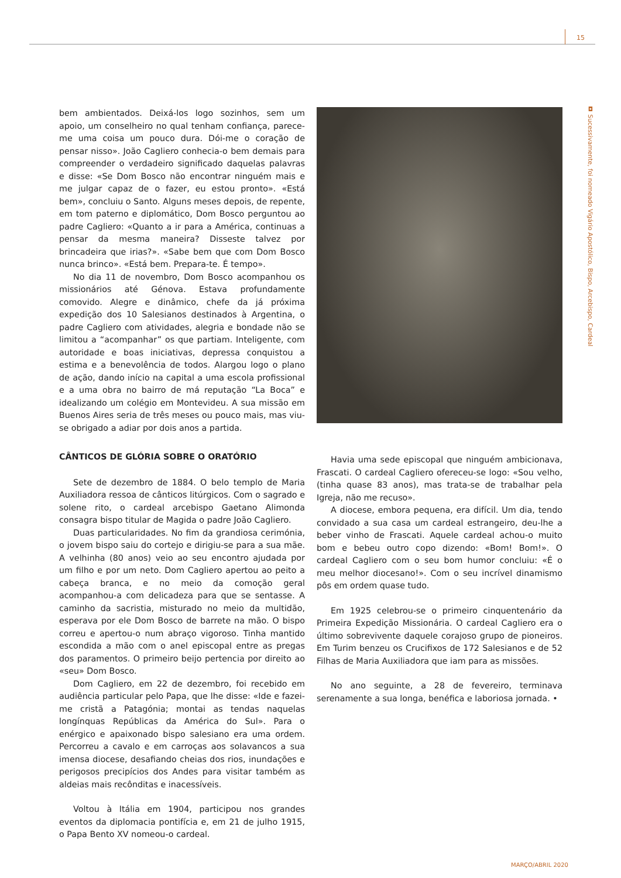15
◘ Sucessivamente, foi nomeado Vigário Apostólico, Bispo, Arcebispo, Cardeal
bem ambientados. Deixá-los logo sozinhos, sem um apoio, um conselheiro no qual tenham confiança, parece-me uma coisa um pouco dura. Dói-me o coração de pensar nisso». João Cagliero conhecia-o bem demais para compreender o verdadeiro significado daquelas palavras e disse: «Se Dom Bosco não encontrar ninguém mais e me julgar capaz de o fazer, eu estou pronto». «Está bem», concluiu o Santo. Alguns meses depois, de repente, em tom paterno e diplomático, Dom Bosco perguntou ao padre Cagliero: «Quanto a ir para a América, continuas a pensar da mesma maneira? Disseste talvez por brincadeira que irias?». «Sabe bem que com Dom Bosco nunca brinco». «Está bem. Prepara-te. É tempo».
No dia 11 de novembro, Dom Bosco acompanhou os missionários até Génova. Estava profundamente comovido. Alegre e dinâmico, chefe da já próxima expedição dos 10 Salesianos destinados à Argentina, o padre Cagliero com atividades, alegria e bondade não se limitou a “acompanhar” os que partiam. Inteligente, com autoridade e boas iniciativas, depressa conquistou a estima e a benevolência de todos. Alargou logo o plano de ação, dando início na capital a uma escola profissional e a uma obra no bairro de má reputação “La Boca” e idealizando um colégio em Montevideu. A sua missão em Buenos Aires seria de três meses ou pouco mais, mas viu-se obrigado a adiar por dois anos a partida.
CÂNTICOS DE GLÓRIA SOBRE O ORATÓRIO
Sete de dezembro de 1884. O belo templo de Maria Auxiliadora ressoa de cânticos litúrgicos. Com o sagrado e solene rito, o cardeal arcebispo Gaetano Alimonda consagra bispo titular de Magida o padre João Cagliero.
Duas particularidades. No fim da grandiosa cerimónia, o jovem bispo saiu do cortejo e dirigiu-se para a sua mãe. A velhinha (80 anos) veio ao seu encontro ajudada por um filho e por um neto. Dom Cagliero apertou ao peito a cabeça branca, e no meio da comoção geral acompanhou-a com delicadeza para que se sentasse. A caminho da sacristia, misturado no meio da multidão, esperava por ele Dom Bosco de barrete na mão. O bispo correu e apertou-o num abraço vigoroso. Tinha mantido escondida a mão com o anel episcopal entre as pregas dos paramentos. O primeiro beijo pertencia por direito ao «seu» Dom Bosco.
Dom Cagliero, em 22 de dezembro, foi recebido em audiência particular pelo Papa, que lhe disse: «Ide e fazei-me cristã a Patagónia; montai as tendas naquelas longínquas Repúblicas da América do Sul». Para o enérgico e apaixonado bispo salesiano era uma ordem. Percorreu a cavalo e em carroças aos solavancos a sua imensa diocese, desafiando cheias dos rios, inundações e perigosos precipícios dos Andes para visitar também as aldeias mais recônditas e inacessíveis.
Voltou à Itália em 1904, participou nos grandes eventos da diplomacia pontifícia e, em 21 de julho 1915, o Papa Bento XV nomeou-o cardeal.
Havia uma sede episcopal que ninguém ambicionava, Frascati. O cardeal Cagliero ofereceu-se logo: «Sou velho, (tinha quase 83 anos), mas trata-se de trabalhar pela Igreja, não me recuso».
A diocese, embora pequena, era difícil. Um dia, tendo convidado a sua casa um cardeal estrangeiro, deu-lhe a beber vinho de Frascati. Aquele cardeal achou-o muito bom e bebeu outro copo dizendo: «Bom! Bom!». O cardeal Cagliero com o seu bom humor concluiu: «É o meu melhor diocesano!». Com o seu incrível dinamismo pôs em ordem quase tudo.
Em 1925 celebrou-se o primeiro cinquentenário da Primeira Expedição Missionária. O cardeal Cagliero era o último sobrevivente daquele corajoso grupo de pioneiros. Em Turim benzeu os Crucifixos de 172 Salesianos e de 52 Filhas de Maria Auxiliadora que iam para as missões.
No ano seguinte, a 28 de fevereiro, terminava serenamente a sua longa, benéfica e laboriosa jornada. •
MARÇO/ABRIL 2020